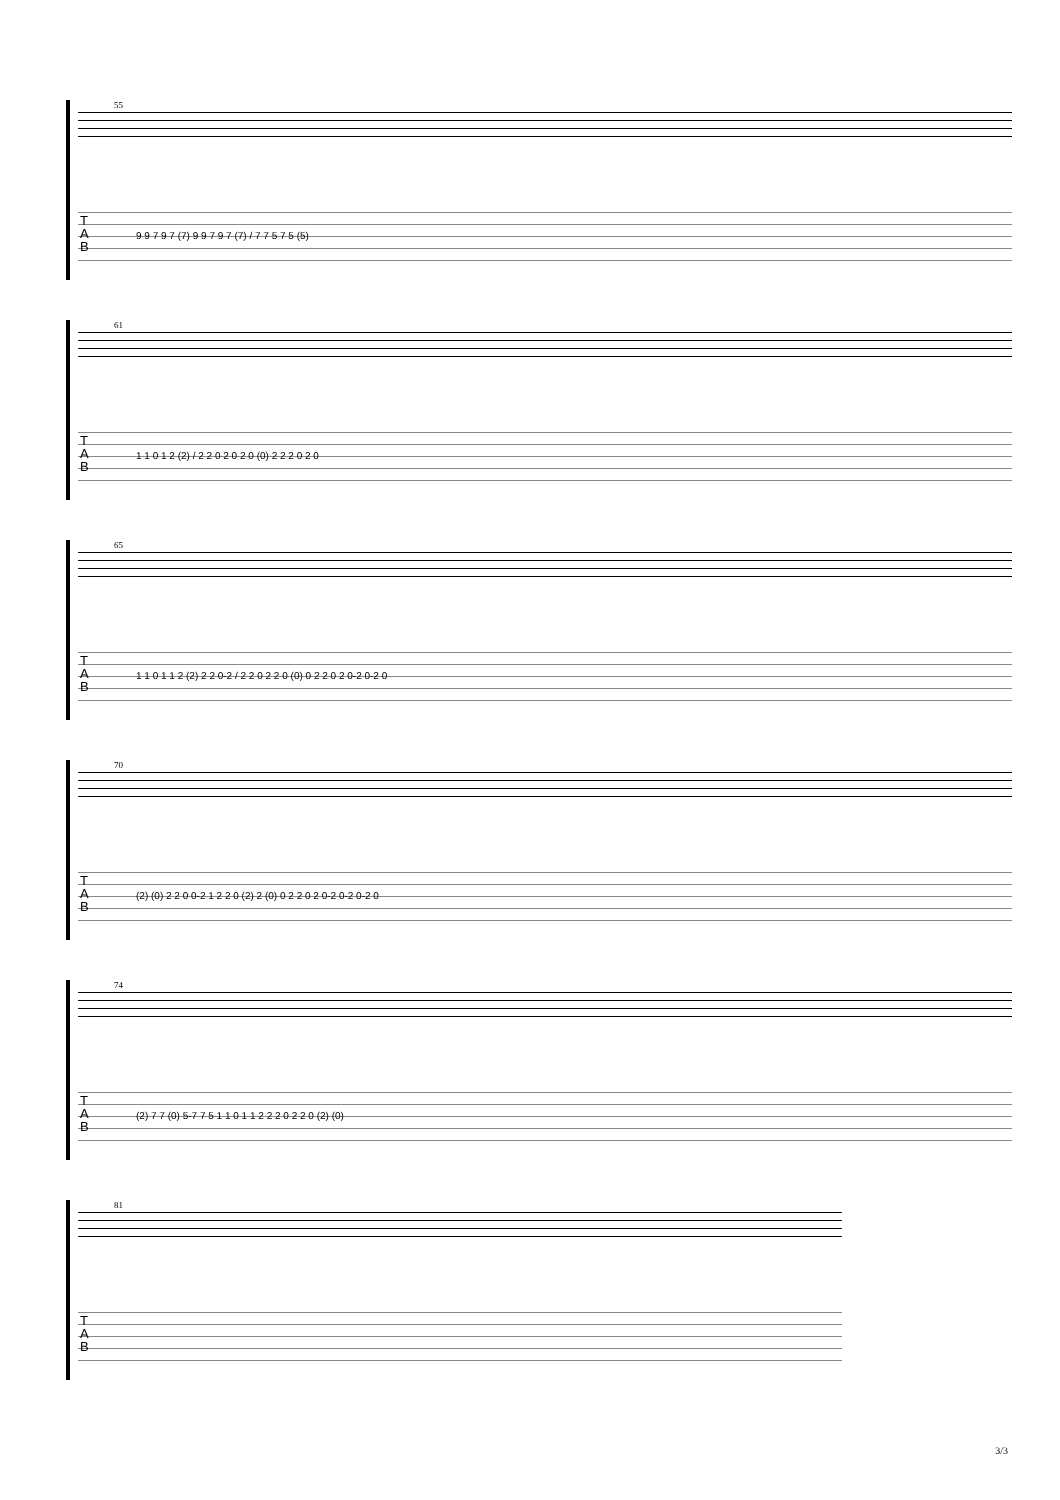55
T
A
B
9 9 7 9 7 (7) 9 9 7 9 7 (7) / 7 7 5 7 5 (5)
61
T
A
B
1 1 0 1 2 (2) / 2 2 0 2 0 2 0 (0) 2 2 2 0 2 0
65
T
A
B
1 1 0 1 1 2 (2) 2 2 0-2 / 2 2 0 2 2 0 (0) 0 2 2 0 2 0-2 0-2 0
70
T
A
B
(2) (0) 2 2 0 0-2 1 2 2 0 (2) 2 (0) 0 2 2 0 2 0-2 0-2 0-2 0
74
T
A
B
(2) 7 7 (0) 5-7 7 5 1 1 0 1 1 2 2 2 0 2 2 0 (2) (0)
81
T
A
B
3/3